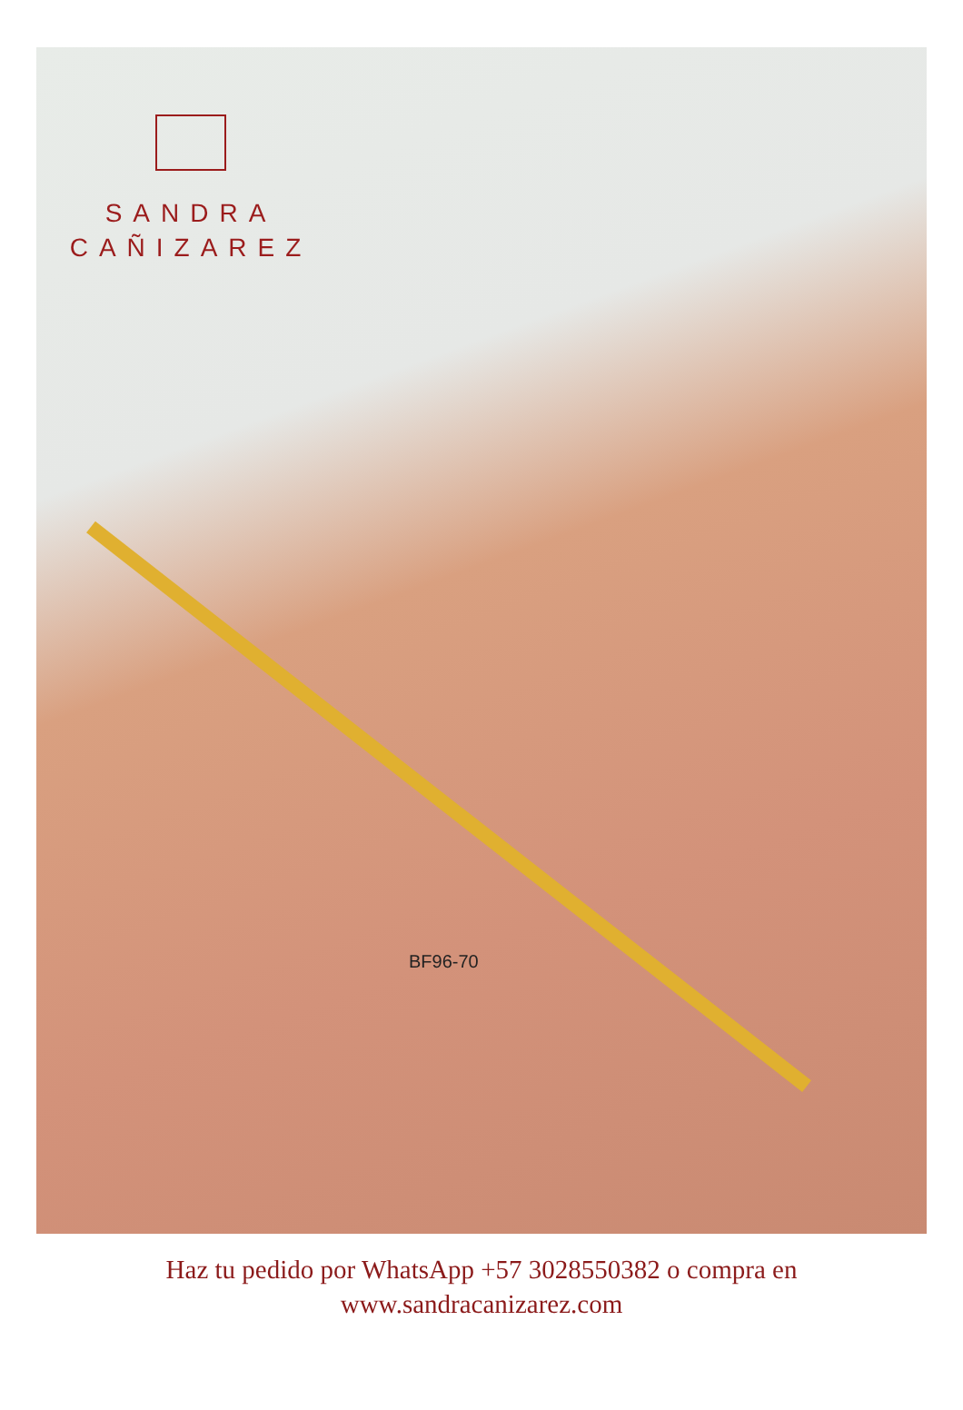SANDRA
CAÑIZAREZ
BF96-70
Haz tu pedido por WhatsApp +57 3028550382 o compra en
www.sandracanizarez.com